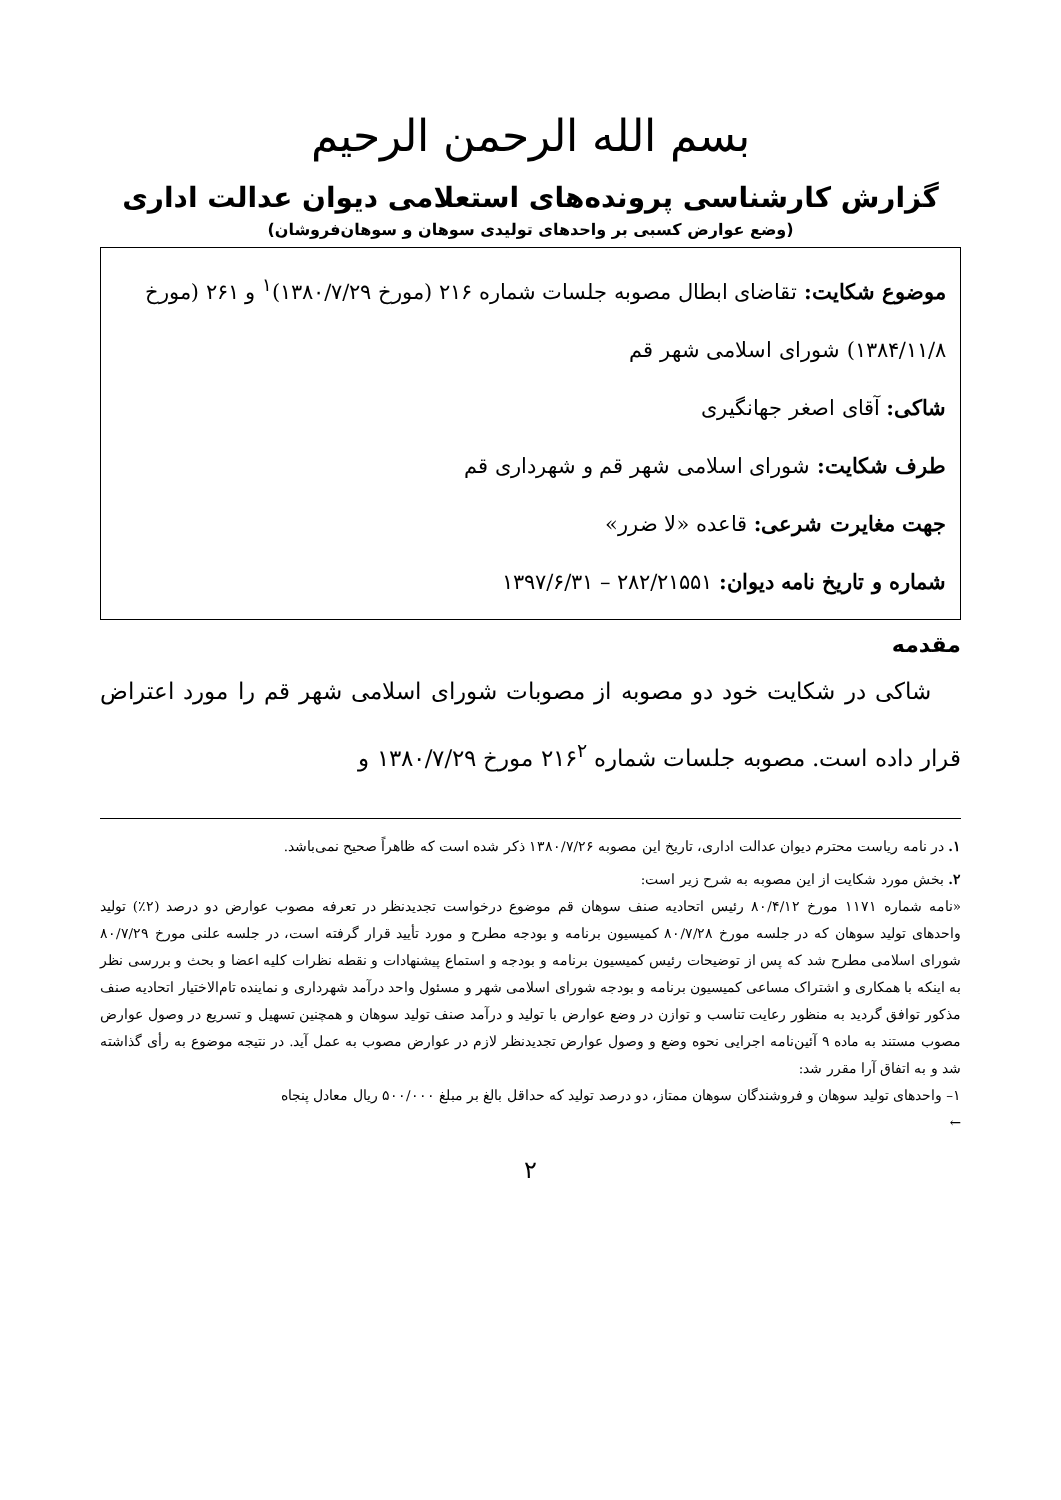بسم الله الرحمن الرحیم
گزارش کارشناسی پرونده‌های استعلامی دیوان عدالت اداری
(وضع عوارض کسبی بر واحدهای تولیدی سوهان و سوهان‌فروشان)
موضوع شکایت: تقاضای ابطال مصوبه جلسات شماره ۲۱۶ (مورخ ۱۳۸۰/۷/۲۹)<sup>۱</sup> و ۲۶۱ (مورخ ۱۳۸۴/۱۱/۸) شورای اسلامی شهر قم
شاکی: آقای اصغر جهانگیری
طرف شکایت: شورای اسلامی شهر قم و شهرداری قم
جهت مغایرت شرعی: قاعده «لا ضرر»
شماره و تاریخ نامه دیوان: ۲۸۲/۲۱۵۵۱ – ۱۳۹۷/۶/۳۱
مقدمه
شاکی در شکایت خود دو مصوبه از مصوبات شورای اسلامی شهر قم را مورد اعتراض قرار داده است. مصوبه جلسات شماره ۲۱۶<sup>۲</sup> مورخ ۱۳۸۰/۷/۲۹ و
۱. در نامه ریاست محترم دیوان عدالت اداری، تاریخ این مصوبه ۱۳۸۰/۷/۲۶ ذکر شده است که ظاهراً صحیح نمی‌باشد.
۲. بخش مورد شکایت از این مصوبه به شرح زیر است:
«نامه شماره ۱۱۷۱ مورخ ۸۰/۴/۱۲ رئیس اتحادیه صنف سوهان قم موضوع درخواست تجدیدنظر در تعرفه مصوب عوارض دو درصد (۲٪) تولید واحدهای تولید سوهان که در جلسه مورخ ۸۰/۷/۲۸ کمیسیون برنامه و بودجه مطرح و مورد تأیید قرار گرفته است، در جلسه علنی مورخ ۸۰/۷/۲۹ شورای اسلامی مطرح شد که پس از توضیحات رئیس کمیسیون برنامه و بودجه و استماع پیشنهادات و نقطه نظرات کلیه اعضا و بحث و بررسی نظر به اینکه با همکاری و اشتراک مساعی کمیسیون برنامه و بودجه شورای اسلامی شهر و مسئول واحد درآمد شهرداری و نماینده تام‌الاختیار اتحادیه صنف مذکور توافق گردید به منظور رعایت تناسب و توازن در وضع عوارض با تولید و درآمد صنف تولید سوهان و همچنین تسهیل و تسریع در وصول عوارض مصوب مستند به ماده ۹ آئین‌نامه اجرایی نحوه وضع و وصول عوارض تجدیدنظر لازم در عوارض مصوب به عمل آید. در نتیجه موضوع به رأی گذاشته شد و به اتفاق آرا مقرر شد:
۱– واحدهای تولید سوهان و فروشندگان سوهان ممتاز، دو درصد تولید که حداقل بالغ بر مبلغ ۵۰۰/۰۰۰ ریال معادل پنجاه
←
۲